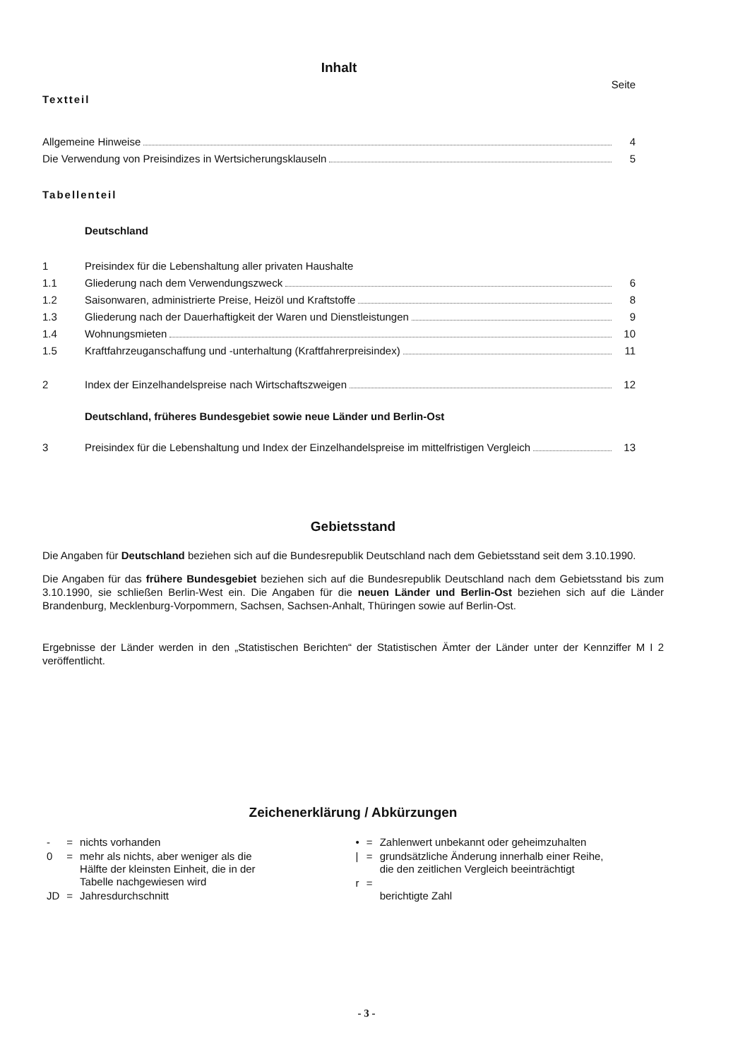Inhalt
Seite
Textteil
Allgemeine Hinweise 4
Die Verwendung von Preisindizes in Wertsicherungsklauseln 5
Tabellenteil
Deutschland
1 Preisindex für die Lebenshaltung aller privaten Haushalte
1.1 Gliederung nach dem Verwendungszweck 6
1.2 Saisonwaren, administrierte Preise, Heizöl und Kraftstoffe 8
1.3 Gliederung nach der Dauerhaftigkeit der Waren und Dienstleistungen 9
1.4 Wohnungsmieten 10
1.5 Kraftfahrzeuganschaffung und -unterhaltung (Kraftfahrerpreisindex) 11
2 Index der Einzelhandelspreise nach Wirtschaftszweigen 12
Deutschland, früheres Bundesgebiet sowie neue Länder und Berlin-Ost
3 Preisindex für die Lebenshaltung und Index der Einzelhandelspreise im mittelfristigen Vergleich 13
Gebietsstand
Die Angaben für Deutschland beziehen sich auf die Bundesrepublik Deutschland nach dem Gebietsstand seit dem 3.10.1990.
Die Angaben für das frühere Bundesgebiet beziehen sich auf die Bundesrepublik Deutschland nach dem Gebietsstand bis zum 3.10.1990, sie schließen Berlin-West ein. Die Angaben für die neuen Länder und Berlin-Ost beziehen sich auf die Länder Brandenburg, Mecklenburg-Vorpommern, Sachsen, Sachsen-Anhalt, Thüringen sowie auf Berlin-Ost.
Ergebnisse der Länder werden in den „Statistischen Berichten“ der Statistischen Ämter der Länder unter der Kennziffer M I 2 veröffentlicht.
Zeichenerklärung / Abkürzungen
| - | = | nichts vorhanden |
| 0 | = | mehr als nichts, aber weniger als die Hälfte der kleinsten Einheit, die in der Tabelle nachgewiesen wird |
| JD | = | Jahresdurchschnitt |
| • | = | Zahlenwert unbekannt oder geheimzuhalten |
| / | = | grundsätzliche Änderung innerhalb einer Reihe, die den zeitlichen Vergleich beeinträchtigt |
| r | = | berichtigte Zahl |
- 3 -